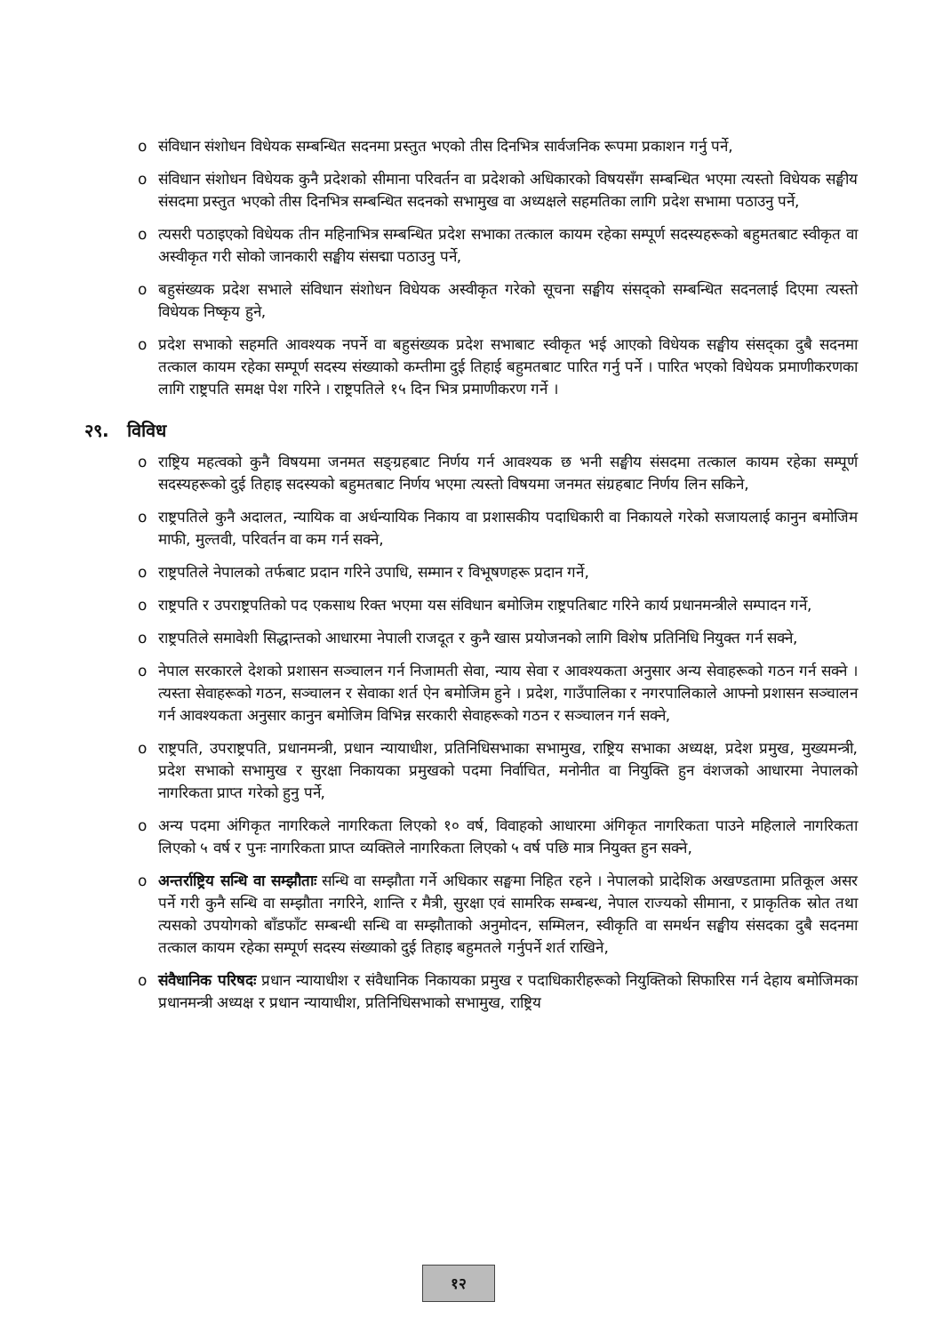o संविधान संशोधन विधेयक सम्बन्धित सदनमा प्रस्तुत भएको तीस दिनभित्र सार्वजनिक रूपमा प्रकाशन गर्नु पर्ने,
o संविधान संशोधन विधेयक कुनै प्रदेशको सीमाना परिवर्तन वा प्रदेशको अधिकारको विषयसँग सम्बन्धित भएमा त्यस्तो विधेयक सङ्घीय संसदमा प्रस्तुत भएको तीस दिनभित्र सम्बन्धित सदनको सभामुख वा अध्यक्षले सहमतिका लागि प्रदेश सभामा पठाउनु पर्ने,
o त्यसरी पठाइएको विधेयक तीन महिनाभित्र सम्बन्धित प्रदेश सभाका तत्काल कायम रहेका सम्पूर्ण सदस्यहरूको बहुमतबाट स्वीकृत वा अस्वीकृत गरी सोको जानकारी सङ्घीय संसद्मा पठाउनु पर्ने,
o बहुसंख्यक प्रदेश सभाले संविधान संशोधन विधेयक अस्वीकृत गरेको सूचना सङ्घीय संसद्को सम्बन्धित सदनलाई दिएमा त्यस्तो विधेयक निष्कृय हुने,
o प्रदेश सभाको सहमति आवश्यक नपर्ने वा बहुसंख्यक प्रदेश सभाबाट स्वीकृत भई आएको विधेयक सङ्घीय संसद्का दुबै सदनमा तत्काल कायम रहेका सम्पूर्ण सदस्य संख्याको कम्तीमा दुई तिहाई बहुमतबाट पारित गर्नु पर्ने । पारित भएको विधेयक प्रमाणीकरणका लागि राष्ट्रपति समक्ष पेश गरिने । राष्ट्रपतिले १५ दिन भित्र प्रमाणीकरण गर्ने ।
२९. विविध
o राष्ट्रिय महत्वको कुनै विषयमा जनमत सङ्ग्रहबाट निर्णय गर्न आवश्यक छ भनी सङ्घीय संसदमा तत्काल कायम रहेका सम्पूर्ण सदस्यहरूको दुई तिहाइ सदस्यको बहुमतबाट निर्णय भएमा त्यस्तो विषयमा जनमत संग्रहबाट निर्णय लिन सकिने,
o राष्ट्रपतिले कुनै अदालत, न्यायिक वा अर्धन्यायिक निकाय वा प्रशासकीय पदाधिकारी वा निकायले गरेको सजायलाई कानुन बमोजिम माफी, मुल्तवी, परिवर्तन वा कम गर्न सक्ने,
o राष्ट्रपतिले नेपालको तर्फबाट प्रदान गरिने उपाधि, सम्मान र विभूषणहरू प्रदान गर्ने,
o राष्ट्रपति र उपराष्ट्रपतिको पद एकसाथ रिक्त भएमा यस संविधान बमोजिम राष्ट्रपतिबाट गरिने कार्य प्रधानमन्त्रीले सम्पादन गर्ने,
o राष्ट्रपतिले समावेशी सिद्धान्तको आधारमा नेपाली राजदूत र कुनै खास प्रयोजनको लागि विशेष प्रतिनिधि नियुक्त गर्न सक्ने,
o नेपाल सरकारले देशको प्रशासन सञ्चालन गर्न निजामती सेवा, न्याय सेवा र आवश्यकता अनुसार अन्य सेवाहरूको गठन गर्न सक्ने । त्यस्ता सेवाहरूको गठन, सञ्चालन र सेवाका शर्त ऐन बमोजिम हुने । प्रदेश, गाउँपालिका र नगरपालिकाले आफ्नो प्रशासन सञ्चालन गर्न आवश्यकता अनुसार कानुन बमोजिम विभिन्न सरकारी सेवाहरूको गठन र सञ्चालन गर्न सक्ने,
o राष्ट्रपति, उपराष्ट्रपति, प्रधानमन्त्री, प्रधान न्यायाधीश, प्रतिनिधिसभाका सभामुख, राष्ट्रिय सभाका अध्यक्ष, प्रदेश प्रमुख, मुख्यमन्त्री, प्रदेश सभाको सभामुख र सुरक्षा निकायका प्रमुखको पदमा निर्वाचित, मनोनीत वा नियुक्ति हुन वंशजको आधारमा नेपालको नागरिकता प्राप्त गरेको हुनु पर्ने,
o अन्य पदमा अंगिकृत नागरिकले नागरिकता लिएको १० वर्ष, विवाहको आधारमा अंगिकृत नागरिकता पाउने महिलाले नागरिकता लिएको ५ वर्ष र पुनः नागरिकता प्राप्त व्यक्तिले नागरिकता लिएको ५ वर्ष पछि मात्र नियुक्त हुन सक्ने,
o अन्तर्राष्ट्रिय सन्धि वा सम्झौताः सन्धि वा सम्झौता गर्ने अधिकार सङ्घमा निहित रहने । नेपालको प्रादेशिक अखण्डतामा प्रतिकूल असर पर्ने गरी कुनै सन्धि वा सम्झौता नगरिने, शान्ति र मैत्री, सुरक्षा एवं सामरिक सम्बन्ध, नेपाल राज्यको सीमाना, र प्राकृतिक स्रोत तथा त्यसको उपयोगको बाँडफाँट सम्बन्धी सन्धि वा सम्झौताको अनुमोदन, सम्मिलन, स्वीकृति वा समर्थन सङ्घीय संसदका दुबै सदनमा तत्काल कायम रहेका सम्पूर्ण सदस्य संख्याको दुई तिहाइ बहुमतले गर्नुपर्ने शर्त राखिने,
o संवैधानिक परिषदः प्रधान न्यायाधीश र संवैधानिक निकायका प्रमुख र पदाधिकारीहरूको नियुक्तिको सिफारिस गर्न देहाय बमोजिमका प्रधानमन्त्री अध्यक्ष र प्रधान न्यायाधीश, प्रतिनिधिसभाको सभामुख, राष्ट्रिय
१२